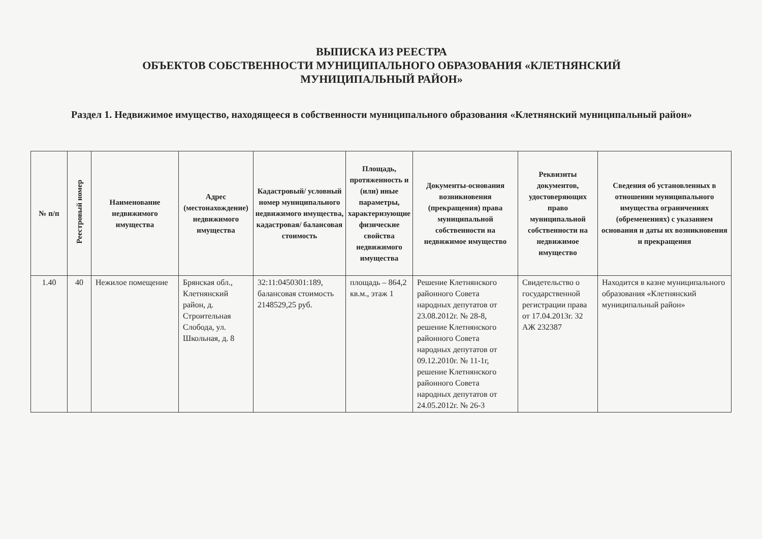ВЫПИСКА ИЗ РЕЕСТРА
ОБЪЕКТОВ СОБСТВЕННОСТИ МУНИЦИПАЛЬНОГО ОБРАЗОВАНИЯ «КЛЕТНЯНСКИЙ
МУНИЦИПАЛЬНЫЙ РАЙОН»
Раздел 1. Недвижимое имущество, находящееся в собственности муниципального образования «Клетнянский муниципальный район»
| № п/п | Реестровый номер | Наименование недвижимого имущества | Адрес (местонахождение) недвижимого имущества | Кадастровый/ условный номер муниципального недвижимого имущества, кадастровая/ балансовая стоимость | Площадь, протяженность и (или) иные параметры, характеризующие физические свойства недвижимого имущества | Документы-основания возникновения (прекращения) права муниципальной собственности на недвижимое имущество | Реквизиты документов, удостоверяющих право муниципальной собственности на недвижимое имущество | Сведения об установленных в отношении муниципального имущества ограничениях (обременениях) с указанием основания и даты их возникновения и прекращения |
| --- | --- | --- | --- | --- | --- | --- | --- | --- |
| 1.40 | 40 | Нежилое помещение | Брянская обл., Клетнянский район, д. Строительная Слобода, ул. Школьная, д. 8 | 32:11:0450301:189, балансовая стоимость 2148529,25 руб. | площадь – 864,2 кв.м., этаж 1 | Решение Клетнянского районного Совета народных депутатов от 23.08.2012г. № 28-8, решение Клетнянского районного Совета народных депутатов от 09.12.2010г. № 11-1г, решение Клетнянского районного Совета народных депутатов от 24.05.2012г. № 26-3 | Свидетельство о государственной регистрации права от 17.04.2013г. 32 АЖ 232387 | Находится в казне муниципального образования «Клетнянский муниципальный район» |